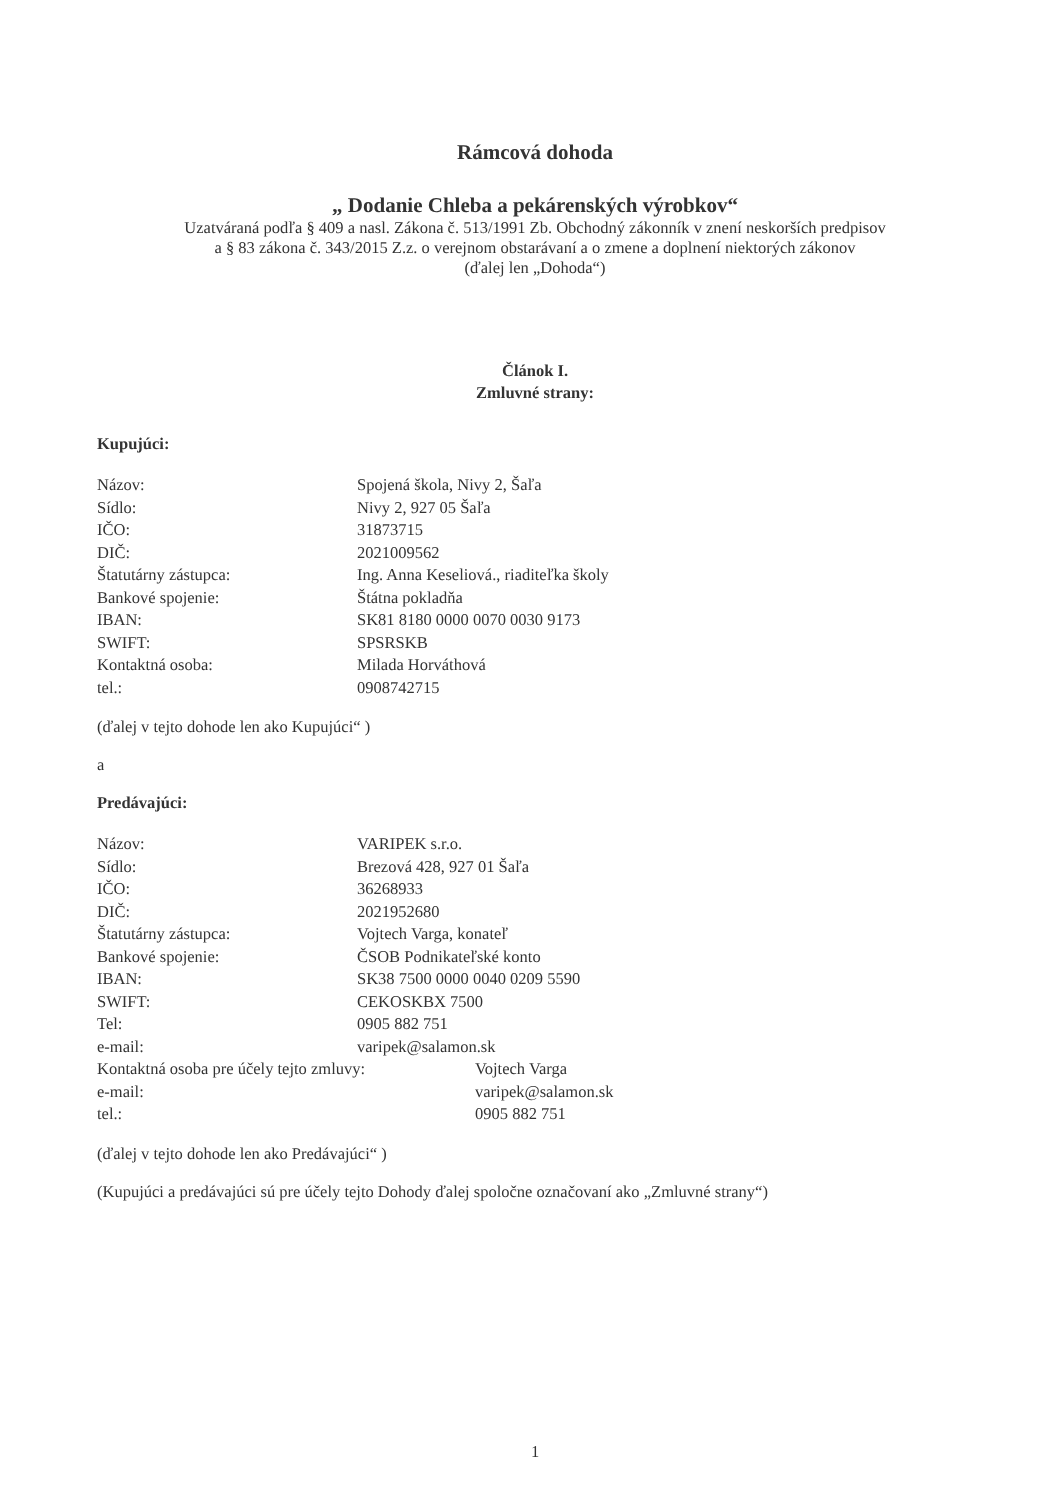Rámcová dohoda
„ Dodanie Chleba a pekárenských výrobkov“
Uzatváraná podľa § 409 a nasl. Zákona č. 513/1991 Zb. Obchodný zákonník v znení neskorších predpisov
a § 83 zákona č. 343/2015 Z.z. o verejnom obstarávaní a o zmene a doplnení niektorých zákonov
(ďalej len „Dohoda“)
Článok I.
Zmluvné strany:
Kupujúci:
| Názov: | Spojená škola, Nivy 2, Šaľa |
| Sídlo: | Nivy 2, 927 05 Šaľa |
| IČO: | 31873715 |
| DIČ: | 2021009562 |
| Štatutárny zástupca: | Ing. Anna Keseliová., riaditeľka školy |
| Bankové spojenie: | Štátna pokladňa |
| IBAN: | SK81 8180 0000 0070 0030 9173 |
| SWIFT: | SPSRSKB |
| Kontaktná osoba: | Milada Horváthová |
| tel.: | 0908742715 |
(ďalej v tejto dohode len ako Kupujúci“ )
a
Predávajúci:
| Názov: | VARIPEK s.r.o. | |
| Sídlo: | Brezová 428, 927 01 Šaľa | |
| IČO: | 36268933 | |
| DIČ: | 2021952680 | |
| Štatutárny zástupca: | Vojtech Varga, konateľ | |
| Bankové spojenie: | ČSOB Podnikateľské konto | |
| IBAN: | SK38 7500 0000 0040 0209 5590 | |
| SWIFT: | CEKOSKBX 7500 | |
| Tel: | 0905 882 751 | |
| e-mail: | varipek@salamon.sk | |
| Kontaktná osoba pre účely tejto zmluvy: | | Vojtech Varga |
| e-mail: | | varipek@salamon.sk |
| tel.: | | 0905 882 751 |
(ďalej v tejto dohode len ako Predávajúci“ )
(Kupujúci a predávajúci sú pre účely tejto Dohody ďalej spoločne označovaní ako „Zmluvné strany“)
1